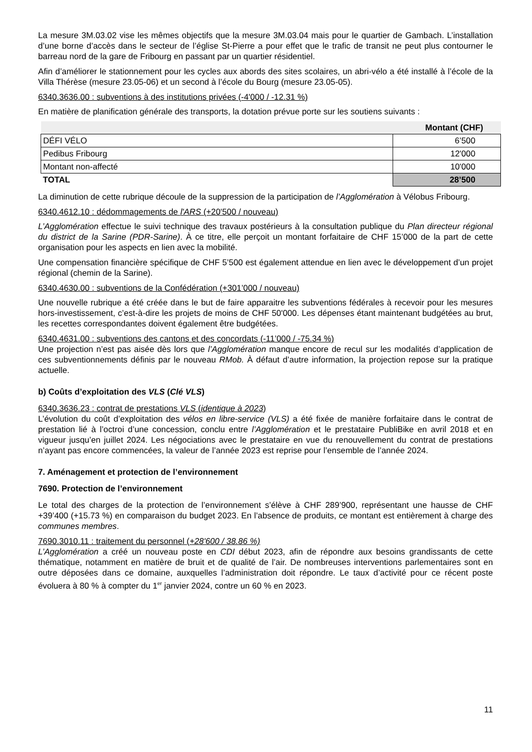La mesure 3M.03.02 vise les mêmes objectifs que la mesure 3M.03.04 mais pour le quartier de Gambach. L’installation d’une borne d’accès dans le secteur de l’église St-Pierre a pour effet que le trafic de transit ne peut plus contourner le barreau nord de la gare de Fribourg en passant par un quartier résidentiel.
Afin d’améliorer le stationnement pour les cycles aux abords des sites scolaires, un abri-vélo a été installé à l’école de la Villa Thérèse (mesure 23.05-06) et un second à l’école du Bourg (mesure 23.05-05).
6340.3636.00 : subventions à des institutions privées (-4'000 / -12.31 %)
En matière de planification générale des transports, la dotation prévue porte sur les soutiens suivants :
| | Montant (CHF) |
| --- | --- |
| DÉFI VÉLO | 6’500 |
| Pedibus Fribourg | 12'000 |
| Montant non-affecté | 10'000 |
| TOTAL | 28’500 |
La diminution de cette rubrique découle de la suppression de la participation de l’Agglomération à Vélobus Fribourg.
6340.4612.10 : dédommagements de l'ARS (+20'500 / nouveau)
L’Agglomération effectue le suivi technique des travaux postérieurs à la consultation publique du Plan directeur régional du district de la Sarine (PDR-Sarine). À ce titre, elle perçoit un montant forfaitaire de CHF 15’000 de la part de cette organisation pour les aspects en lien avec la mobilité.
Une compensation financière spécifique de CHF 5’500 est également attendue en lien avec le développement d’un projet régional (chemin de la Sarine).
6340.4630.00 : subventions de la Confédération (+301’000 / nouveau)
Une nouvelle rubrique a été créée dans le but de faire apparaitre les subventions fédérales à recevoir pour les mesures hors-investissement, c’est-à-dire les projets de moins de CHF 50'000. Les dépenses étant maintenant budgétées au brut, les recettes correspondantes doivent également être budgétées.
6340.4631.00 : subventions des cantons et des concordats (-11’000 / -75.34 %)
Une projection n’est pas aisée dès lors que l’Agglomération manque encore de recul sur les modalités d’application de ces subventionnements définis par le nouveau RMob. À défaut d’autre information, la projection repose sur la pratique actuelle.
b) Coûts d’exploitation des VLS (Clé VLS)
6340.3636.23 : contrat de prestations VLS (identique à 2023)
L’évolution du coût d’exploitation des vélos en libre-service (VLS) a été fixée de manière forfaitaire dans le contrat de prestation lié à l’octroi d’une concession, conclu entre l’Agglomération et le prestataire PubliBike en avril 2018 et en vigueur jusqu’en juillet 2024. Les négociations avec le prestataire en vue du renouvellement du contrat de prestations n’ayant pas encore commencées, la valeur de l’année 2023 est reprise pour l’ensemble de l’année 2024.
7. Aménagement et protection de l’environnement
7690. Protection de l’environnement
Le total des charges de la protection de l’environnement s’élève à CHF 289’900, représentant une hausse de CHF +39’400 (+15.73 %) en comparaison du budget 2023. En l’absence de produits, ce montant est entièrement à charge des communes membres.
7690.3010.11 : traitement du personnel (+28'600 / 38.86 %)
L’Agglomération a créé un nouveau poste en CDI début 2023, afin de répondre aux besoins grandissants de cette thématique, notamment en matière de bruit et de qualité de l’air. De nombreuses interventions parlementaires sont en outre déposées dans ce domaine, auxquelles l’administration doit répondre. Le taux d’activité pour ce récent poste évoluera à 80 % à compter du 1<sup>er</sup> janvier 2024, contre un 60 % en 2023.
11